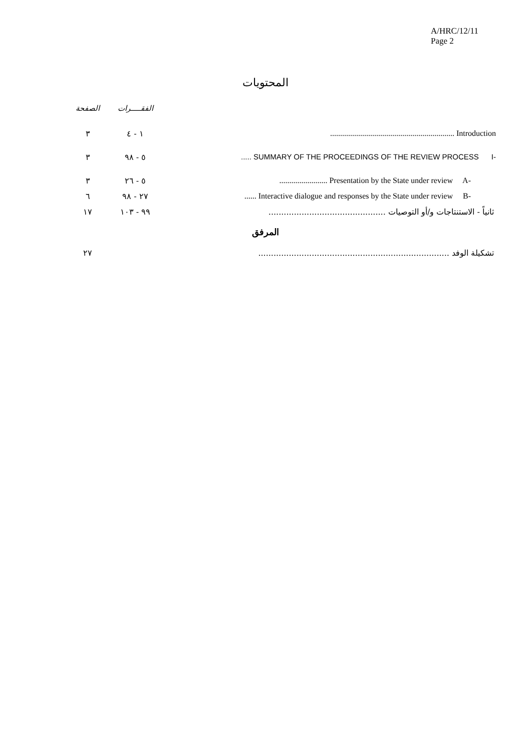A/HRC/12/11
Page 2
المحتويات
| الصفحة | الفقـــــرات | |
| ٣ | ١ - ٤ | .............................................................. Introduction |
| ٣ | ٥ - ٩٨ | ..... SUMMARY OF THE PROCEEDINGS OF THE REVIEW PROCESS I- |
| ٣ | ٥ - ٢٦ | ........................ Presentation by the State under review A- |
| ٦ | ٢٧ - ٩٨ | ...... Interactive dialogue and responses by the State under review B- |
| ١٧ | ٩٩ - ١٠٣ | ثانياً - الاستنتاجات و/أو التوصيات .............................................. |
المرفق
| ٢٧ | تشكيلة الوفد ........................................................................... |